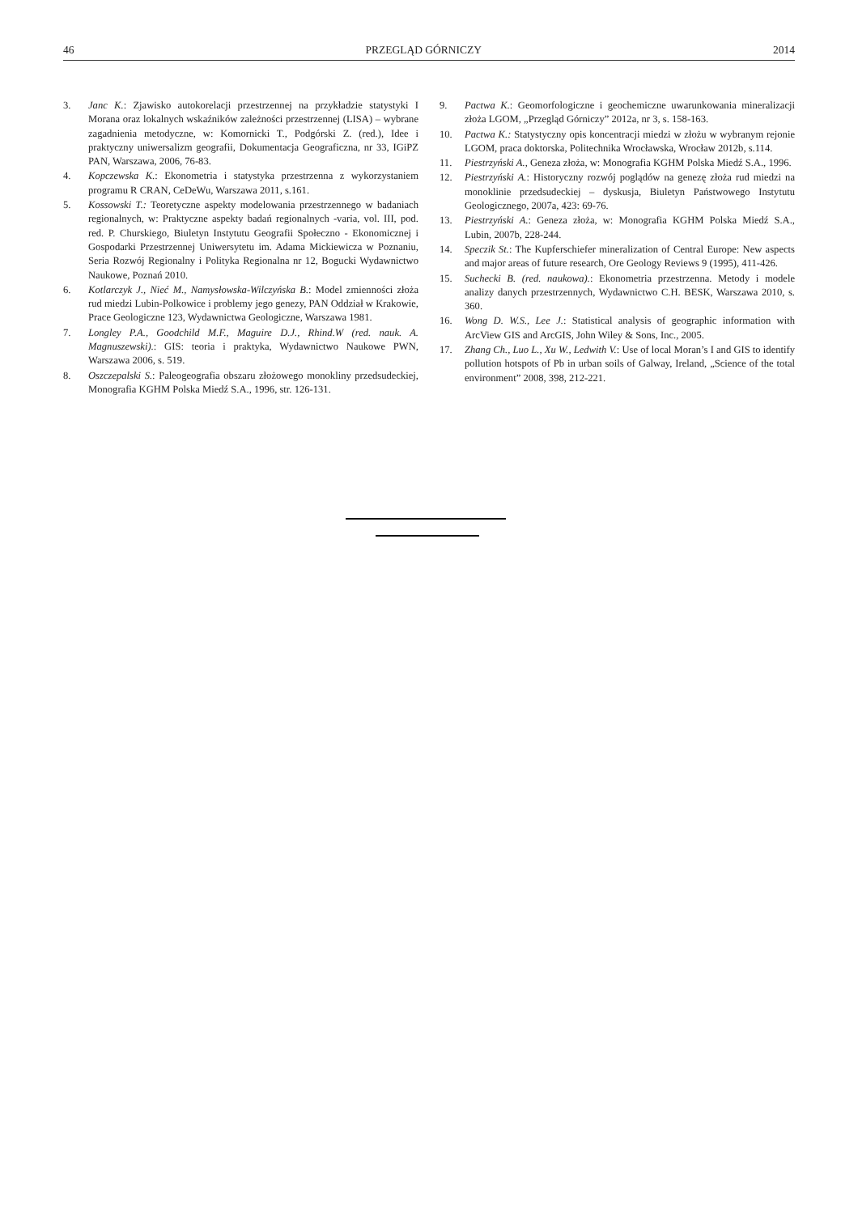46 PRZEGLĄD GÓRNICZY 2014
3. Janc K.: Zjawisko autokorelacji przestrzennej na przykładzie statystyki I Morana oraz lokalnych wskaźników zależności przestrzennej (LISA) – wybrane zagadnienia metodyczne, w: Komornicki T., Podgórski Z. (red.), Idee i praktyczny uniwersalizm geografii, Dokumentacja Geograficzna, nr 33, IGiPZ PAN, Warszawa, 2006, 76-83.
4. Kopczewska K.: Ekonometria i statystyka przestrzenna z wykorzysta­niem programu R CRAN, CeDeWu, Warszawa 2011, s.161.
5. Kossowski T.: Teoretyczne aspekty modelowania przestrzennego w badaniach regionalnych, w: Praktyczne aspekty badań regionalnych -varia, vol. III, pod. red. P. Churskiego, Biuletyn Instytutu Geografii Społeczno - Ekonomicznej i Gospodarki Przestrzennej Uniwersytetu im. Adama Mickiewicza w Poznaniu, Seria Rozwój Regionalny i Polityka Regionalna nr 12, Bogucki Wydawnictwo Naukowe, Poznań 2010.
6. Kotlarczyk J., Nieć M., Namysłowska-Wilczyńska B.: Model zmienności złoża rud miedzi Lubin-Polkowice i problemy jego genezy, PAN Oddział w Krakowie, Prace Geologiczne 123, Wydawnictwa Geologiczne, Warszawa 1981.
7. Longley P.A., Goodchild M.F., Maguire D.J., Rhind.W (red. nauk. A. Magnuszewski).: GIS: teoria i praktyka, Wydawnictwo Naukowe PWN, Warszawa 2006, s. 519.
8. Oszczepalski S.: Paleogeografia obszaru złożowego monokliny przed­sudeckiej, Monografia KGHM Polska Miedź S.A., 1996, str. 126-131.
9. Pactwa K.: Geomorfologiczne i geochemiczne uwarunkowania mine­ralizacji złoża LGOM, „Przegląd Górniczy” 2012a, nr 3, s. 158-163.
10. Pactwa K.: Statystyczny opis koncentracji miedzi w złożu w wybranym rejonie LGOM, praca doktorska, Politechnika Wrocławska, Wrocław 2012b, s.114.
11. Piestrzyński A., Geneza złoża, w: Monografia KGHM Polska Miedź S.A., 1996.
12. Piestrzyński A.: Historyczny rozwój poglądów na genezę złoża rud miedzi na monoklinie przedsudeckiej – dyskusja, Biuletyn Państwowego Instytutu Geologicznego, 2007a, 423: 69-76.
13. Piestrzyński A.: Geneza złoża, w: Monografia KGHM Polska Miedź S.A., Lubin, 2007b, 228-244.
14. Speczik St.: The Kupferschiefer mineralization of Central Europe: New aspects and major areas of future research, Ore Geology Reviews 9 (1995), 411-426.
15. Suchecki B. (red. naukowa).: Ekonometria przestrzenna. Metody i modele analizy danych przestrzennych, Wydawnictwo C.H. BESK, Warszawa 2010, s. 360.
16. Wong D. W.S., Lee J.: Statistical analysis of geographic information with ArcView GIS and ArcGIS, John Wiley & Sons, Inc., 2005.
17. Zhang Ch., Luo L., Xu W., Ledwith V.: Use of local Moran’s I and GIS to identify pollution hotspots of Pb in urban soils of Galway, Ireland, „Science of the total environment” 2008, 398, 212-221.